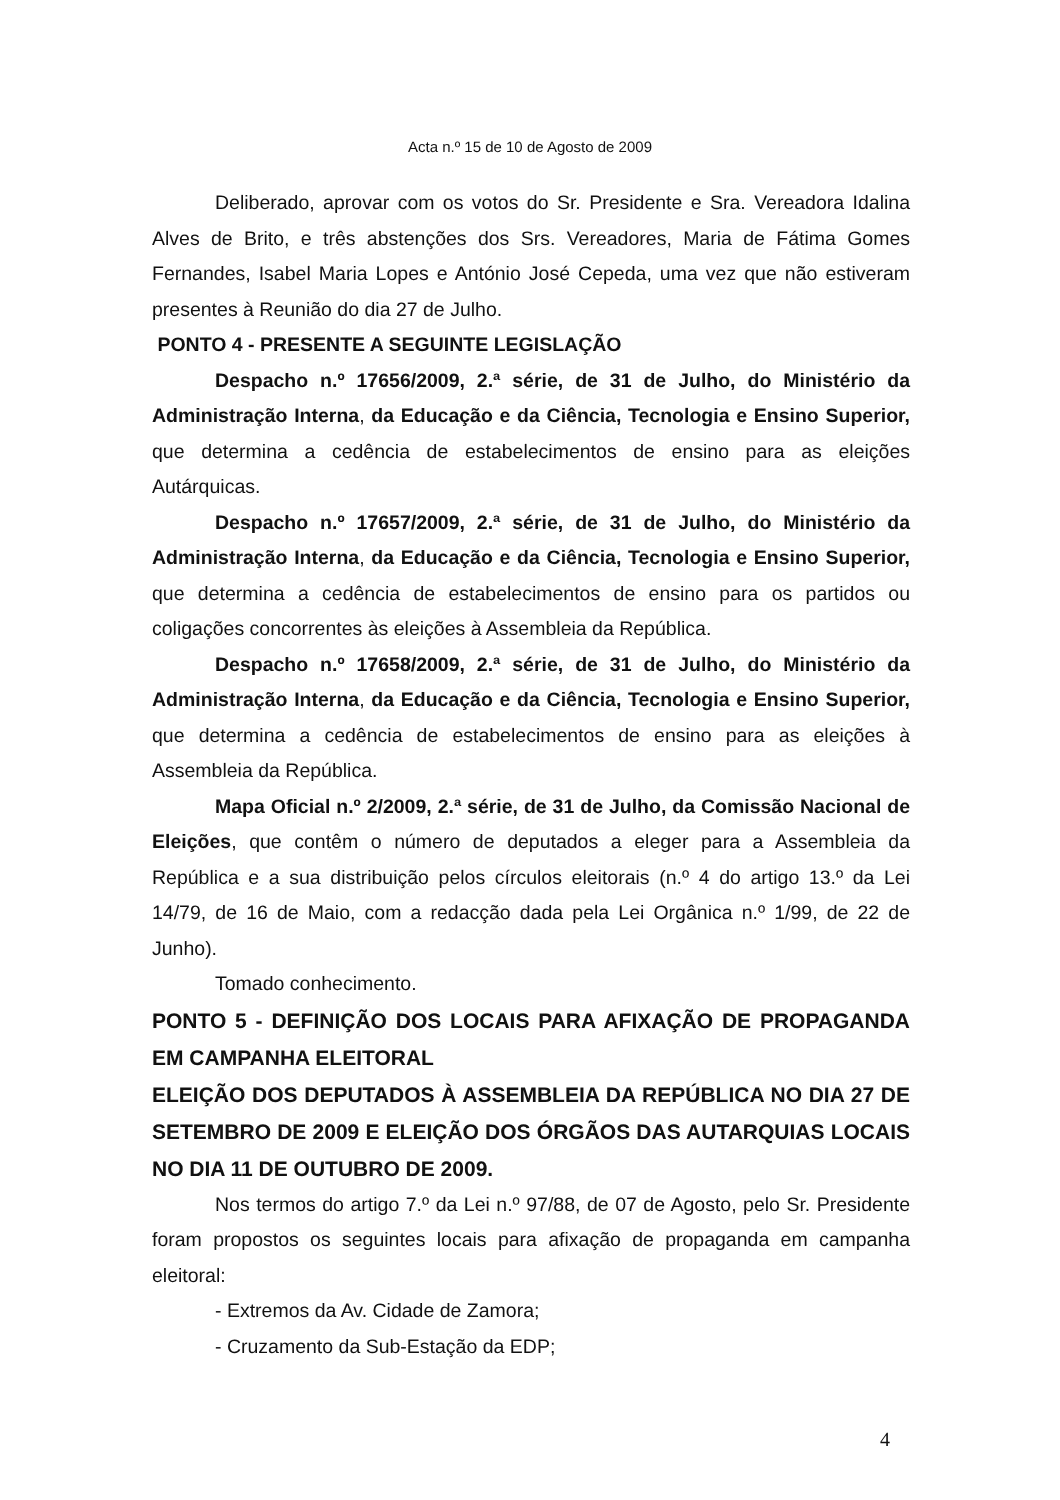Acta n.º 15 de 10 de Agosto de 2009
Deliberado, aprovar com os votos do Sr. Presidente e Sra. Vereadora Idalina Alves de Brito, e três abstenções dos Srs. Vereadores, Maria de Fátima Gomes Fernandes, Isabel Maria Lopes e António José Cepeda, uma vez que não estiveram presentes à Reunião do dia 27 de Julho.
PONTO 4 - PRESENTE A SEGUINTE LEGISLAÇÃO
Despacho n.º 17656/2009, 2.ª série, de 31 de Julho, do Ministério da Administração Interna, da Educação e da Ciência, Tecnologia e Ensino Superior, que determina a cedência de estabelecimentos de ensino para as eleições Autárquicas.
Despacho n.º 17657/2009, 2.ª série, de 31 de Julho, do Ministério da Administração Interna, da Educação e da Ciência, Tecnologia e Ensino Superior, que determina a cedência de estabelecimentos de ensino para os partidos ou coligações concorrentes às eleições à Assembleia da República.
Despacho n.º 17658/2009, 2.ª série, de 31 de Julho, do Ministério da Administração Interna, da Educação e da Ciência, Tecnologia e Ensino Superior, que determina a cedência de estabelecimentos de ensino para as eleições à Assembleia da República.
Mapa Oficial n.º 2/2009, 2.ª série, de 31 de Julho, da Comissão Nacional de Eleições, que contêm o número de deputados a eleger para a Assembleia da República e a sua distribuição pelos círculos eleitorais (n.º 4 do artigo 13.º da Lei 14/79, de 16 de Maio, com a redacção dada pela Lei Orgânica n.º 1/99, de 22 de Junho).
Tomado conhecimento.
PONTO 5 - DEFINIÇÃO DOS LOCAIS PARA AFIXAÇÃO DE PROPAGANDA EM CAMPANHA ELEITORAL
ELEIÇÃO DOS DEPUTADOS À ASSEMBLEIA DA REPÚBLICA NO DIA 27 DE SETEMBRO DE 2009 E ELEIÇÃO DOS ÓRGÃOS DAS AUTARQUIAS LOCAIS NO DIA 11 DE OUTUBRO DE 2009.
Nos termos do artigo 7.º da Lei n.º 97/88, de 07 de Agosto, pelo Sr. Presidente foram propostos os seguintes locais para afixação de propaganda em campanha eleitoral:
- Extremos da Av. Cidade de Zamora;
- Cruzamento da Sub-Estação da EDP;
4